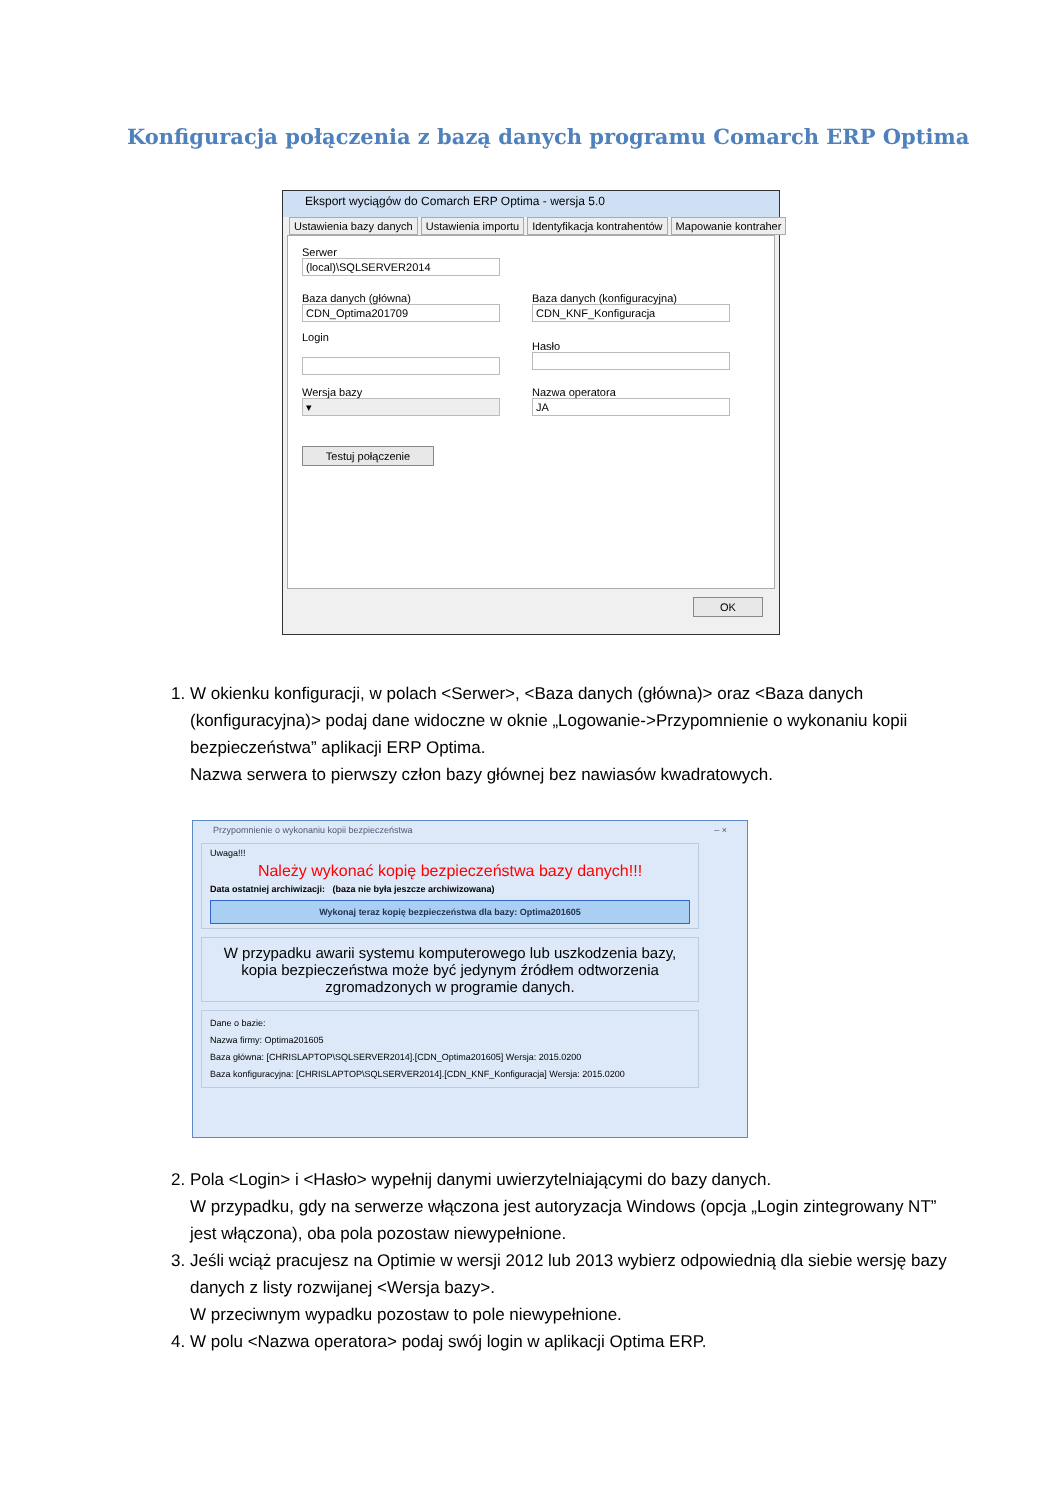Konfiguracja połączenia z bazą danych programu Comarch ERP Optima
Eksport wyciągów do Comarch ERP Optima - wersja 5.0
Ustawienia bazy danych Ustawienia importu Identyfikacja kontrahentów Mapowanie kontraher
Serwer
(local)\SQLSERVER2014
Baza danych (główna)
CDN_Optima201709
Baza danych (konfiguracyjna)
CDN_KNF_Konfiguracja
Login
Hasło
Wersja bazy
▾
Nazwa operatora
JA
Testuj połączenie
OK
1. W okienku konfiguracji, w polach <Serwer>, <Baza danych (główna)> oraz <Baza danych (konfiguracyjna)> podaj dane widoczne w oknie „Logowanie->Przypomnienie o wykonaniu kopii bezpieczeństwa” aplikacji ERP Optima.
Nazwa serwera to pierwszy człon bazy głównej bez nawiasów kwadratowych.
Przypomnienie o wykonaniu kopii bezpieczeństwa – ×
Uwaga!!!
Należy wykonać kopię bezpieczeństwa bazy danych!!!
Data ostatniej archiwizacji: (baza nie była jeszcze archiwizowana)
Wykonaj teraz kopię bezpieczeństwa dla bazy: Optima201605
W przypadku awarii systemu komputerowego lub uszkodzenia bazy, kopia bezpieczeństwa może być jedynym źródłem odtworzenia zgromadzonych w programie danych.
Dane o bazie:
Nazwa firmy: Optima201605
Baza główna: [CHRISLAPTOP\SQLSERVER2014].[CDN_Optima201605] Wersja: 2015.0200
Baza konfiguracyjna: [CHRISLAPTOP\SQLSERVER2014].[CDN_KNF_Konfiguracja] Wersja: 2015.0200
2. Pola <Login> i <Hasło> wypełnij danymi uwierzytelniającymi do bazy danych.
W przypadku, gdy na serwerze włączona jest autoryzacja Windows (opcja „Login zintegrowany NT” jest włączona), oba pola pozostaw niewypełnione.
3. Jeśli wciąż pracujesz na Optimie w wersji 2012 lub 2013 wybierz odpowiednią dla siebie wersję bazy danych z listy rozwijanej <Wersja bazy>.
W przeciwnym wypadku pozostaw to pole niewypełnione.
4. W polu <Nazwa operatora> podaj swój login w aplikacji Optima ERP.